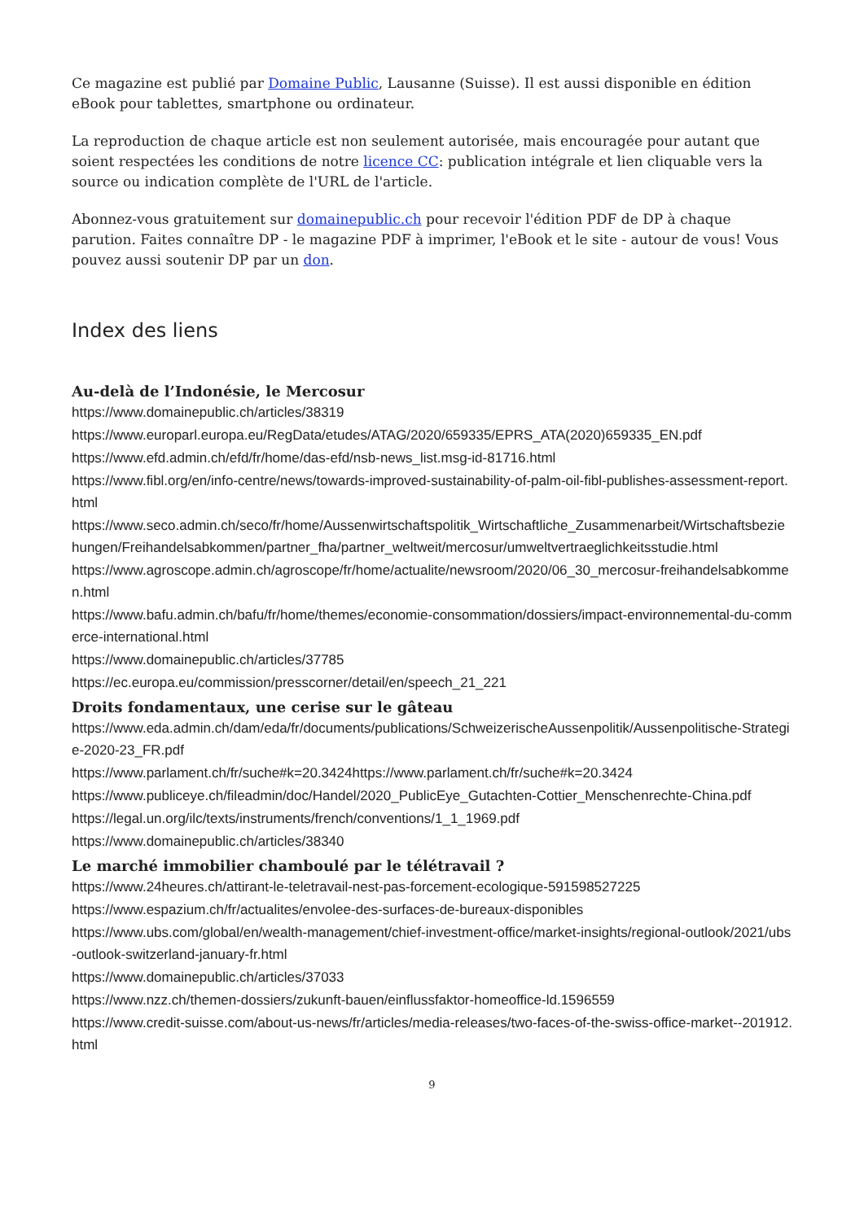Ce magazine est publié par Domaine Public, Lausanne (Suisse). Il est aussi disponible en édition eBook pour tablettes, smartphone ou ordinateur.
La reproduction de chaque article est non seulement autorisée, mais encouragée pour autant que soient respectées les conditions de notre licence CC: publication intégrale et lien cliquable vers la source ou indication complète de l'URL de l'article.
Abonnez-vous gratuitement sur domainepublic.ch pour recevoir l'édition PDF de DP à chaque parution. Faites connaître DP - le magazine PDF à imprimer, l'eBook et le site - autour de vous! Vous pouvez aussi soutenir DP par un don.
Index des liens
Au-delà de l’Indonésie, le Mercosur
https://www.domainepublic.ch/articles/38319
https://www.europarl.europa.eu/RegData/etudes/ATAG/2020/659335/EPRS_ATA(2020)659335_EN.pdf
https://www.efd.admin.ch/efd/fr/home/das-efd/nsb-news_list.msg-id-81716.html
https://www.fibl.org/en/info-centre/news/towards-improved-sustainability-of-palm-oil-fibl-publishes-assessment-report.html
https://www.seco.admin.ch/seco/fr/home/Aussenwirtschaftspolitik_Wirtschaftliche_Zusammenarbeit/Wirtschaftsbeziehungen/Freihandelsabkommen/partner_fha/partner_weltweit/mercosur/umweltvertraeglichkeitsstudie.html
https://www.agroscope.admin.ch/agroscope/fr/home/actualite/newsroom/2020/06_30_mercosur-freihandelsabkommen.html
https://www.bafu.admin.ch/bafu/fr/home/themes/economie-consommation/dossiers/impact-environnemental-du-commerce-international.html
https://www.domainepublic.ch/articles/37785
https://ec.europa.eu/commission/presscorner/detail/en/speech_21_221
Droits fondamentaux, une cerise sur le gâteau
https://www.eda.admin.ch/dam/eda/fr/documents/publications/SchweizerischeAussenpolitik/Aussenpolitische-Strategie-2020-23_FR.pdf
https://www.parlament.ch/fr/suche#k=20.3424https://www.parlament.ch/fr/suche#k=20.3424
https://www.publiceye.ch/fileadmin/doc/Handel/2020_PublicEye_Gutachten-Cottier_Menschenrechte-China.pdf
https://legal.un.org/ilc/texts/instruments/french/conventions/1_1_1969.pdf
https://www.domainepublic.ch/articles/38340
Le marché immobilier chamboulé par le télétravail ?
https://www.24heures.ch/attirant-le-teletravail-nest-pas-forcement-ecologique-591598527225
https://www.espazium.ch/fr/actualites/envolee-des-surfaces-de-bureaux-disponibles
https://www.ubs.com/global/en/wealth-management/chief-investment-office/market-insights/regional-outlook/2021/ubs-outlook-switzerland-january-fr.html
https://www.domainepublic.ch/articles/37033
https://www.nzz.ch/themen-dossiers/zukunft-bauen/einflussfaktor-homeoffice-ld.1596559
https://www.credit-suisse.com/about-us-news/fr/articles/media-releases/two-faces-of-the-swiss-office-market--201912.html
9